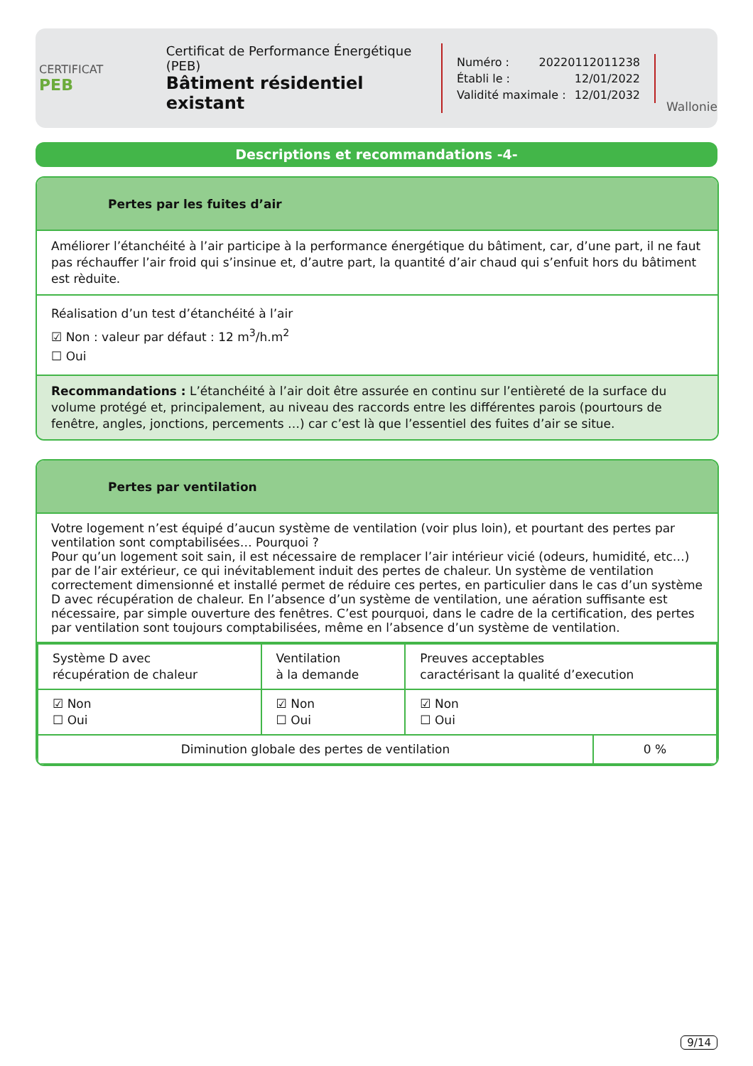CERTIFICAT
PEB
Certificat de Performance Énergétique (PEB)
Bâtiment résidentiel existant
Numéro : 20220112011238
Établi le : 12/01/2022
Validité maximale : 12/01/2032
Wallonie
Descriptions et recommandations -4-
Pertes par les fuites d’air
Améliorer l’étanchéité à l’air participe à la performance énergétique du bâtiment, car, d’une part, il ne faut pas réchauffer l’air froid qui s’insinue et, d’autre part, la quantité d’air chaud qui s’enfuit hors du bâtiment est rèduite.
Réalisation d’un test d’étanchéité à l’air
☑ Non : valeur par défaut : 12 m<sup>3</sup>/h.m<sup>2</sup>
☐ Oui
Recommandations : L’étanchéité à l’air doit être assurée en continu sur l’entièreté de la surface du volume protégé et, principalement, au niveau des raccords entre les différentes parois (pourtours de fenêtre, angles, jonctions, percements …) car c’est là que l’essentiel des fuites d’air se situe.
Pertes par ventilation
Votre logement n’est équipé d’aucun système de ventilation (voir plus loin), et pourtant des pertes par ventilation sont comptabilisées… Pourquoi ?
Pour qu’un logement soit sain, il est nécessaire de remplacer l’air intérieur vicié (odeurs, humidité, etc…) par de l’air extérieur, ce qui inévitablement induit des pertes de chaleur. Un système de ventilation correctement dimensionné et installé permet de réduire ces pertes, en particulier dans le cas d’un système D avec récupération de chaleur. En l’absence d’un système de ventilation, une aération suffisante est nécessaire, par simple ouverture des fenêtres. C’est pourquoi, dans le cadre de la certification, des pertes par ventilation sont toujours comptabilisées, même en l’absence d’un système de ventilation.
| Système D avec récupération de chaleur | Ventilation à la demande | Preuves acceptables caractérisant la qualité d’execution |
| ☑ Non ☐ Oui | ☑ Non ☐ Oui | ☑ Non ☐ Oui |
| Diminution globale des pertes de ventilation | 0 % |
9/14